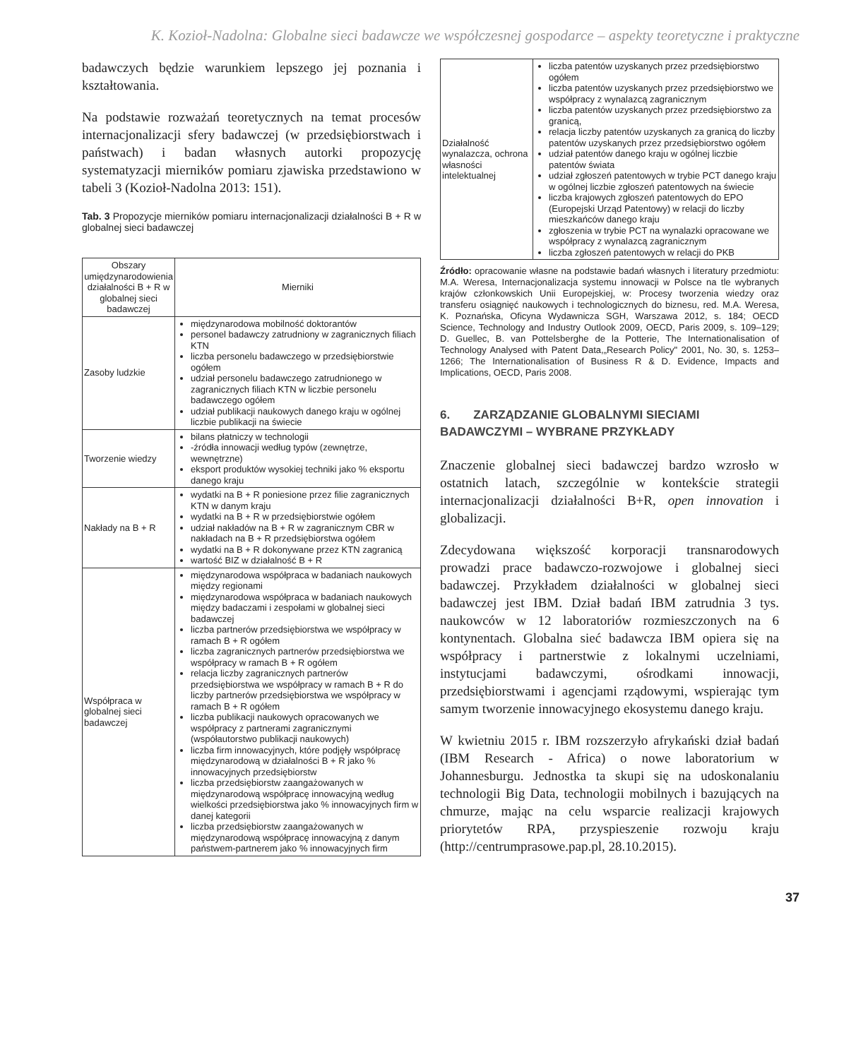K. Kozioł-Nadolna: Globalne sieci badawcze we współczesnej gospodarce – aspekty teoretyczne i praktyczne
badawczych będzie warunkiem lepszego jej poznania i kształtowania.
Na podstawie rozważań teoretycznych na temat procesów internacjonalizacji sfery badawczej (w przedsiębiorstwach i państwach) i badan własnych autorki propozycję systematyzacji mierników pomiaru zjawiska przedstawiono w tabeli 3 (Kozioł-Nadolna 2013: 151).
Tab. 3 Propozycje mierników pomiaru internacjonalizacji działalności B + R w globalnej sieci badawczej
| Obszary umiędzynarodowienia działalności B + R w globalnej sieci badawczej | Mierniki |
| --- | --- |
| Zasoby ludzkie | międzynarodowa mobilność doktorantów personel badawczy zatrudniony w zagranicznych filiach KTN liczba personelu badawczego w przedsiębiorstwie ogółem udział personelu badawczego zatrudnionego w zagranicznych filiach KTN w liczbie personelu badawczego ogółem udział publikacji naukowych danego kraju w ogólnej liczbie publikacji na świecie |
| Tworzenie wiedzy | bilans płatniczy w technologii -źródła innowacji według typów (zewnętrze, wewnętrzne) eksport produktów wysokiej techniki jako % eksportu danego kraju |
| Nakłady na B + R | wydatki na B + R poniesione przez filie zagranicznych KTN w danym kraju wydatki na B + R w przedsiębiorstwie ogółem udział nakładów na B + R w zagranicznym CBR w nakładach na B + R przedsiębiorstwa ogółem wydatki na B + R dokonywane przez KTN zagranicą wartość BIZ w działalność B + R |
| Współpraca w globalnej sieci badawczej | międzynarodowa współpraca w badaniach naukowych między regionami międzynarodowa współpraca w badaniach naukowych między badaczami i zespołami w globalnej sieci badawczej liczba partnerów przedsiębiorstwa we współpracy w ramach B + R ogółem liczba zagranicznych partnerów przedsiębiorstwa we współpracy w ramach B + R ogółem relacja liczby zagranicznych partnerów przedsiębiorstwa we współpracy w ramach B + R do liczby partnerów przedsiębiorstwa we współpracy w ramach B + R ogółem liczba publikacji naukowych opracowanych we współpracy z partnerami zagranicznymi (współautorstwo publikacji naukowych) liczba firm innowacyjnych, które podjęły współpracę międzynarodową w działalności B + R jako % innowacyjnych przedsiębiorstw liczba przedsiębiorstw zaangażowanych w międzynarodową współpracę innowacyjną według wielkości przedsiębiorstwa jako % innowacyjnych firm w danej kategorii liczba przedsiębiorstw zaangażowanych w międzynarodową współpracę innowacyjną z danym państwem-partnerem jako % innowacyjnych firm |
| Działalność wynalazcza, ochrona własności intelektualnej | liczba patentów uzyskanych przez przedsiębiorstwo ogółem liczba patentów uzyskanych przez przedsiębiorstwo we współpracy z wynalazcą zagranicznym liczba patentów uzyskanych przez przedsiębiorstwo za granicą, relacja liczby patentów uzyskanych za granicą do liczby patentów uzyskanych przez przedsiębiorstwo ogółem udział patentów danego kraju w ogólnej liczbie patentów świata udział zgłoszeń patentowych w trybie PCT danego kraju w ogólnej liczbie zgłoszeń patentowych na świecie liczba krajowych zgłoszeń patentowych do EPO (Europejski Urząd Patentowy) w relacji do liczby mieszkańców danego kraju zgłoszenia w trybie PCT na wynalazki opracowane we współpracy z wynalazcą zagranicznym liczba zgłoszeń patentowych w relacji do PKB |
Źródło: opracowanie własne na podstawie badań własnych i literatury przedmiotu: M.A. Weresa, Internacjonalizacja systemu innowacji w Polsce na tle wybranych krajów członkowskich Unii Europejskiej, w: Procesy tworzenia wiedzy oraz transferu osiągnięć naukowych i technologicznych do biznesu, red. M.A. Weresa, K. Poznańska, Oficyna Wydawnicza SGH, Warszawa 2012, s. 184; OECD Science, Technology and Industry Outlook 2009, OECD, Paris 2009, s. 109–129; D. Guellec, B. van Pottelsberghe de la Potterie, The Internationalisation of Technology Analysed with Patent Data,„Research Policy" 2001, No. 30, s. 1253–1266; The Internationalisation of Business R & D. Evidence, Impacts and Implications, OECD, Paris 2008.
6. ZARZĄDZANIE GLOBALNYMI SIECIAMI BADAWCZYMI – WYBRANE PRZYKŁADY
Znaczenie globalnej sieci badawczej bardzo wzrosło w ostatnich latach, szczególnie w kontekście strategii internacjonalizacji działalności B+R, open innovation i globalizacji.
Zdecydowana większość korporacji transnarodowych prowadzi prace badawczo-rozwojowe i globalnej sieci badawczej. Przykładem działalności w globalnej sieci badawczej jest IBM. Dział badań IBM zatrudnia 3 tys. naukowców w 12 laboratoriów rozmieszczonych na 6 kontynentach. Globalna sieć badawcza IBM opiera się na współpracy i partnerstwie z lokalnymi uczelniami, instytucjami badawczymi, ośrodkami innowacji, przedsiębiorstwami i agencjami rządowymi, wspierając tym samym tworzenie innowacyjnego ekosystemu danego kraju.
W kwietniu 2015 r. IBM rozszerzyło afrykański dział badań (IBM Research - Africa) o nowe laboratorium w Johannesburgu. Jednostka ta skupi się na udoskonalaniu technologii Big Data, technologii mobilnych i bazujących na chmurze, mając na celu wsparcie realizacji krajowych priorytetów RPA, przyspieszenie rozwoju kraju (http://centrumprasowe.pap.pl, 28.10.2015).
37